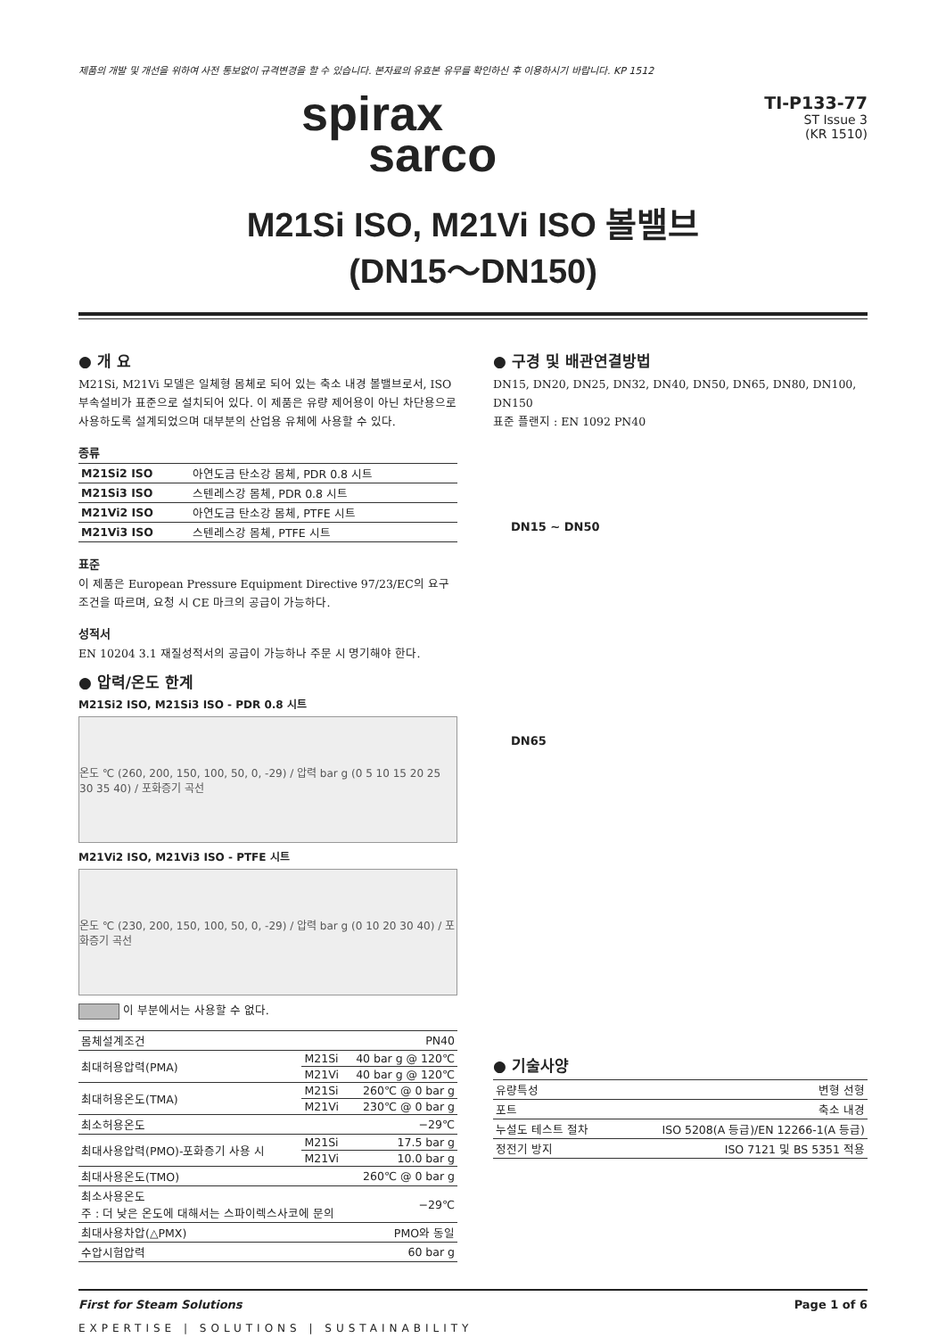제품의 개발 및 개선을 위하여 사전 통보없이 규격변경을 할 수 있습니다. 본자료의 유효본 유무를 확인하신 후 이용하시기 바랍니다. KP 1512
spirax
sarco
TI-P133-77
ST Issue 3
(KR 1510)
M21Si ISO, M21Vi ISO 볼밸브
(DN15～DN150)
● 개 요
M21Si, M21Vi 모델은 일체형 몸체로 되어 있는 축소 내경 볼밸브로서, ISO 부속설비가 표준으로 설치되어 있다. 이 제품은 유량 제어용이 아닌 차단용으로 사용하도록 설계되었으며 대부분의 산업용 유체에 사용할 수 있다.
종류
| M21Si2 ISO | 아연도금 탄소강 몸체, PDR 0.8 시트 |
| M21Si3 ISO | 스텐레스강 몸체, PDR 0.8 시트 |
| M21Vi2 ISO | 아연도금 탄소강 몸체, PTFE 시트 |
| M21Vi3 ISO | 스텐레스강 몸체, PTFE 시트 |
표준
이 제품은 European Pressure Equipment Directive 97/23/EC의 요구조건을 따르며, 요청 시 CE 마크의 공급이 가능하다.
성적서
EN 10204 3.1 재질성적서의 공급이 가능하나 주문 시 명기해야 한다.
● 압력/온도 한계
M21Si2 ISO, M21Si3 ISO - PDR 0.8 시트
온도 ℃ (260, 200, 150, 100, 50, 0, -29) / 압력 bar g (0 5 10 15 20 25 30 35 40) / 포화증기 곡선
M21Vi2 ISO, M21Vi3 ISO - PTFE 시트
온도 ℃ (230, 200, 150, 100, 50, 0, -29) / 압력 bar g (0 10 20 30 40) / 포화증기 곡선
이 부분에서는 사용할 수 없다.
| 몸체설계조건 | | PN40 |
| 최대허용압력(PMA) | M21Si | 40 bar g @ 120℃ |
| | M21Vi | 40 bar g @ 120℃ |
| 최대허용온도(TMA) | M21Si | 260℃ @ 0 bar g |
| | M21Vi | 230℃ @ 0 bar g |
| 최소허용온도 | | −29℃ |
| 최대사용압력(PMO)-포화증기 사용 시 | M21Si | 17.5 bar g |
| | M21Vi | 10.0 bar g |
| 최대사용온도(TMO) | | 260℃ @ 0 bar g |
| 최소사용온도 주 : 더 낮은 온도에 대해서는 스파이렉스사코에 문의 | | −29℃ |
| 최대사용차압(△PMX) | | PMO와 동일 |
| 수압시험압력 | | 60 bar g |
● 구경 및 배관연결방법
DN15, DN20, DN25, DN32, DN40, DN50, DN65, DN80, DN100, DN150
표준 플랜지 : EN 1092 PN40
DN15 ~ DN50
DN65
● 기술사양
| 유량특성 | 변형 선형 |
| 포트 | 축소 내경 |
| 누설도 테스트 절차 | ISO 5208(A 등급)/EN 12266-1(A 등급) |
| 정전기 방지 | ISO 7121 및 BS 5351 적용 |
First for Steam Solutions Page 1 of 6
EXPERTISE | SOLUTIONS | SUSTAINABILITY